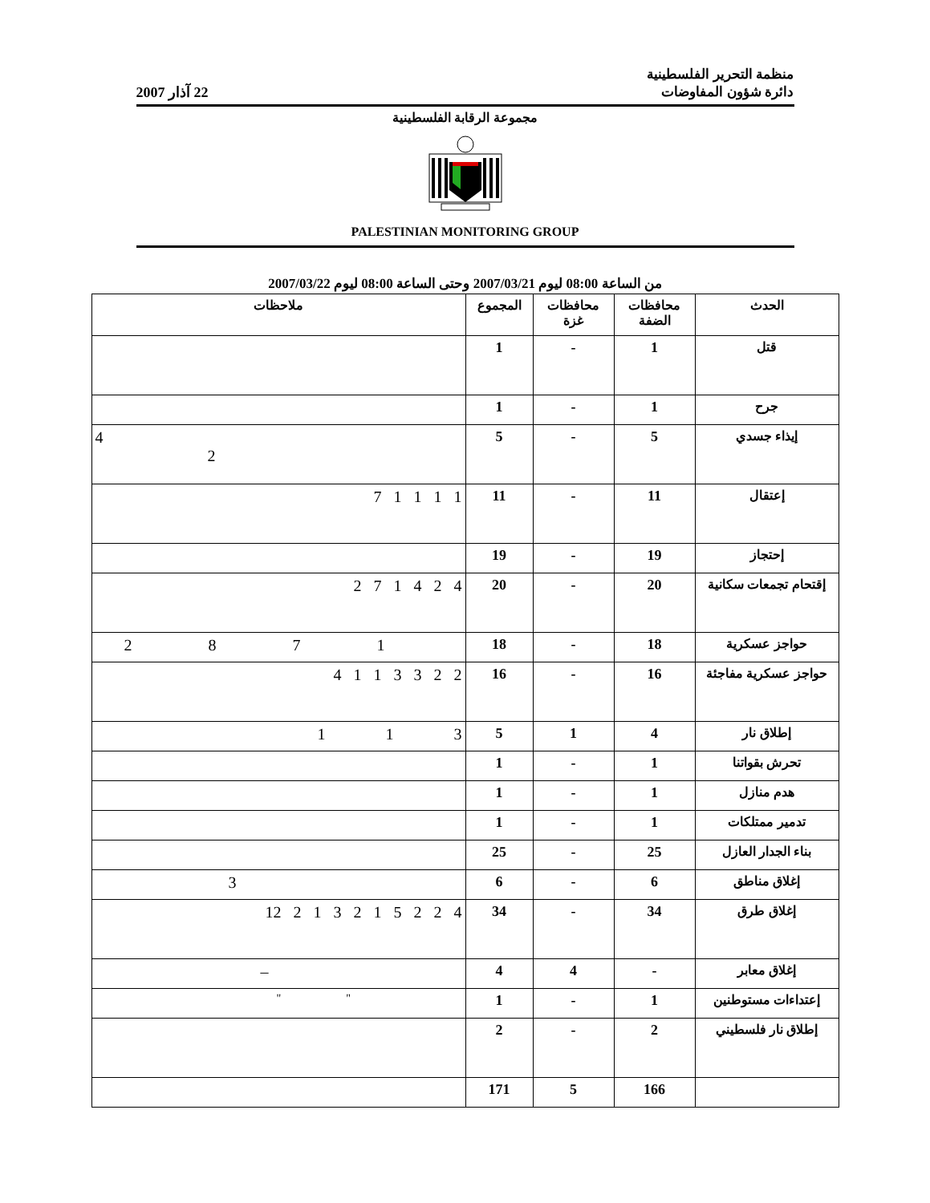منظمة التحرير الفلسطينية
دائرة شؤون المفاوضات
22 آذار 2007
مجموعة الرقابة الفلسطينية
PALESTINIAN MONITORING GROUP
من الساعة 08:00 ليوم 2007/03/21 وحتى الساعة 08:00 ليوم 2007/03/22
| الحدث | محافظات الضفة | محافظات غزة | المجموع | ملاحظات |
| --- | --- | --- | --- | --- |
| قتل | 1 | - | 1 | |
| جرح | 1 | - | 1 | |
| إيذاء جسدي | 5 | - | 5 | 4 2 |
| إعتقال | 11 | - | 11 | 7 1 1 1 1 |
| إحتجاز | 19 | - | 19 | |
| إقتحام تجمعات سكانية | 20 | - | 20 | 2 7 1 4 2 4 |
| حواجز عسكرية | 18 | - | 18 | 2 8 7 1 |
| حواجز عسكرية مفاجئة | 16 | - | 16 | 4 1 1 3 3 2 2 |
| إطلاق نار | 4 | 1 | 5 | 1 1 3 |
| تحرش بقواتنا | 1 | - | 1 | |
| هدم منازل | 1 | - | 1 | |
| تدمير ممتلكات | 1 | - | 1 | |
| بناء الجدار العازل | 25 | - | 25 | |
| إغلاق مناطق | 6 | - | 6 | 3 |
| إغلاق طرق | 34 | - | 34 | 12 2 1 3 2 1 5 2 2 4 |
| إغلاق معابر | - | 4 | 4 | – |
| إعتداءات مستوطنين | 1 | - | 1 | " " |
| إطلاق نار فلسطيني | 2 | - | 2 | |
| | 166 | 5 | 171 | |